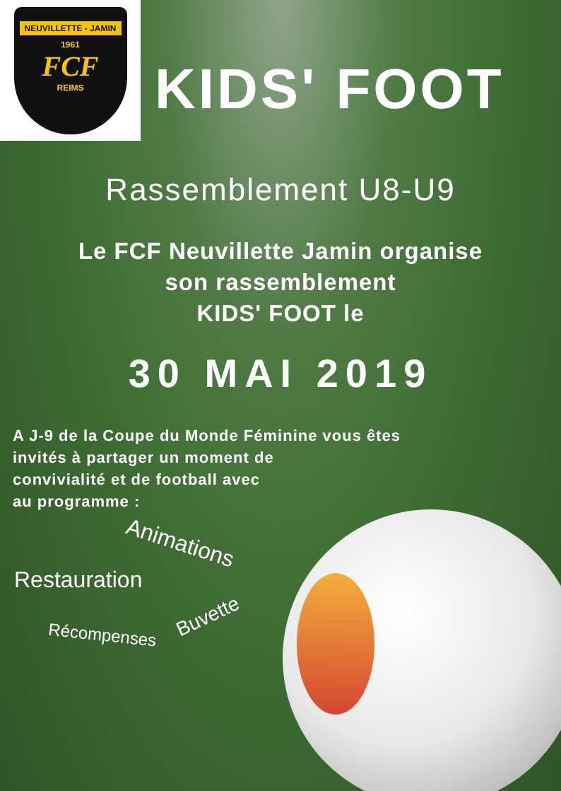NEUVILLETTE - JAMIN
1961
FCF
REIMS
KIDS' FOOT
Rassemblement U8-U9
Le FCF Neuvillette Jamin organise
son rassemblement
KIDS' FOOT le
30 MAI 2019
A J-9 de la Coupe du Monde Féminine vous êtes
invités à partager un moment de
convivialité et de football avec
au programme :
Animations
Restauration
Buvette
Récompenses